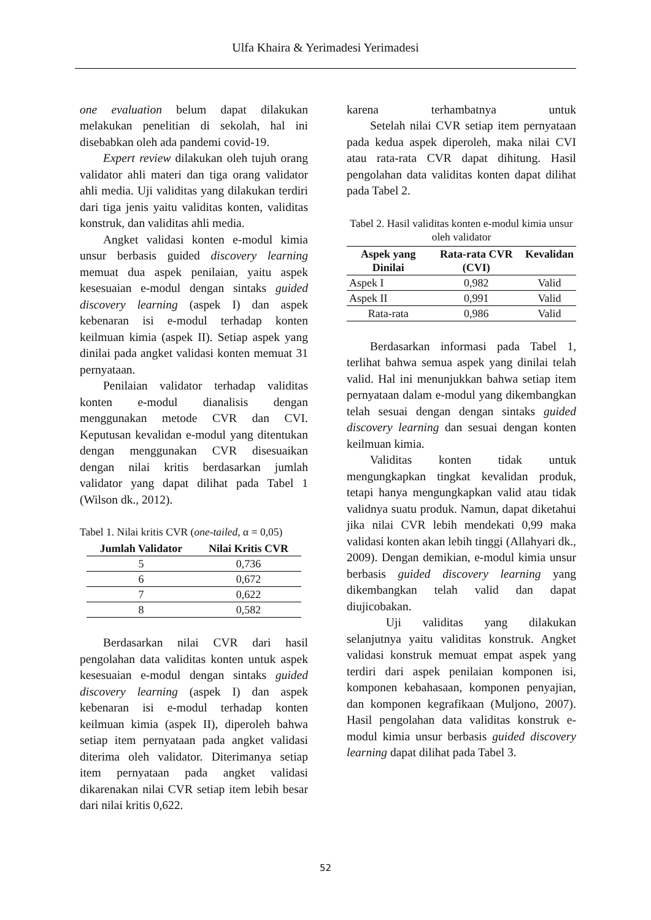Ulfa Khaira & Yerimadesi Yerimadesi
one evaluation belum dapat dilakukan melakukan penelitian di sekolah, hal ini disebabkan oleh ada pandemi covid-19.
Expert review dilakukan oleh tujuh orang validator ahli materi dan tiga orang validator ahli media. Uji validitas yang dilakukan terdiri dari tiga jenis yaitu validitas konten, validitas konstruk, dan validitas ahli media.
Angket validasi konten e-modul kimia unsur berbasis guided discovery learning memuat dua aspek penilaian, yaitu aspek kesesuaian e-modul dengan sintaks guided discovery learning (aspek I) dan aspek kebenaran isi e-modul terhadap konten keilmuan kimia (aspek II). Setiap aspek yang dinilai pada angket validasi konten memuat 31 pernyataan.
Penilaian validator terhadap validitas konten e-modul dianalisis dengan menggunakan metode CVR dan CVI. Keputusan kevalidan e-modul yang ditentukan dengan menggunakan CVR disesuaikan dengan nilai kritis berdasarkan jumlah validator yang dapat dilihat pada Tabel 1 (Wilson dk., 2012).
Tabel 1. Nilai kritis CVR (one-tailed, α = 0,05)
| Jumlah Validator | Nilai Kritis CVR |
| --- | --- |
| 5 | 0,736 |
| 6 | 0,672 |
| 7 | 0,622 |
| 8 | 0,582 |
Berdasarkan nilai CVR dari hasil pengolahan data validitas konten untuk aspek kesesuaian e-modul dengan sintaks guided discovery learning (aspek I) dan aspek kebenaran isi e-modul terhadap konten keilmuan kimia (aspek II), diperoleh bahwa setiap item pernyataan pada angket validasi diterima oleh validator. Diterimanya setiap item pernyataan pada angket validasi dikarenakan nilai CVR setiap item lebih besar dari nilai kritis 0,622.
karena terhambatnya untuk
Setelah nilai CVR setiap item pernyataan pada kedua aspek diperoleh, maka nilai CVI atau rata-rata CVR dapat dihitung. Hasil pengolahan data validitas konten dapat dilihat pada Tabel 2.
Tabel 2. Hasil validitas konten e-modul kimia unsur oleh validator
| Aspek yang Dinilai | Rata-rata CVR (CVI) | Kevalidan |
| --- | --- | --- |
| Aspek I | 0,982 | Valid |
| Aspek II | 0,991 | Valid |
| Rata-rata | 0,986 | Valid |
Berdasarkan informasi pada Tabel 1, terlihat bahwa semua aspek yang dinilai telah valid. Hal ini menunjukkan bahwa setiap item pernyataan dalam e-modul yang dikembangkan telah sesuai dengan dengan sintaks guided discovery learning dan sesuai dengan konten keilmuan kimia.
Validitas konten tidak untuk mengungkapkan tingkat kevalidan produk, tetapi hanya mengungkapkan valid atau tidak validnya suatu produk. Namun, dapat diketahui jika nilai CVR lebih mendekati 0,99 maka validasi konten akan lebih tinggi (Allahyari dk., 2009). Dengan demikian, e-modul kimia unsur berbasis guided discovery learning yang dikembangkan telah valid dan dapat diujicobakan.
Uji validitas yang dilakukan selanjutnya yaitu validitas konstruk. Angket validasi konstruk memuat empat aspek yang terdiri dari aspek penilaian komponen isi, komponen kebahasaan, komponen penyajian, dan komponen kegrafikaan (Muljono, 2007). Hasil pengolahan data validitas konstruk e-modul kimia unsur berbasis guided discovery learning dapat dilihat pada Tabel 3.
52